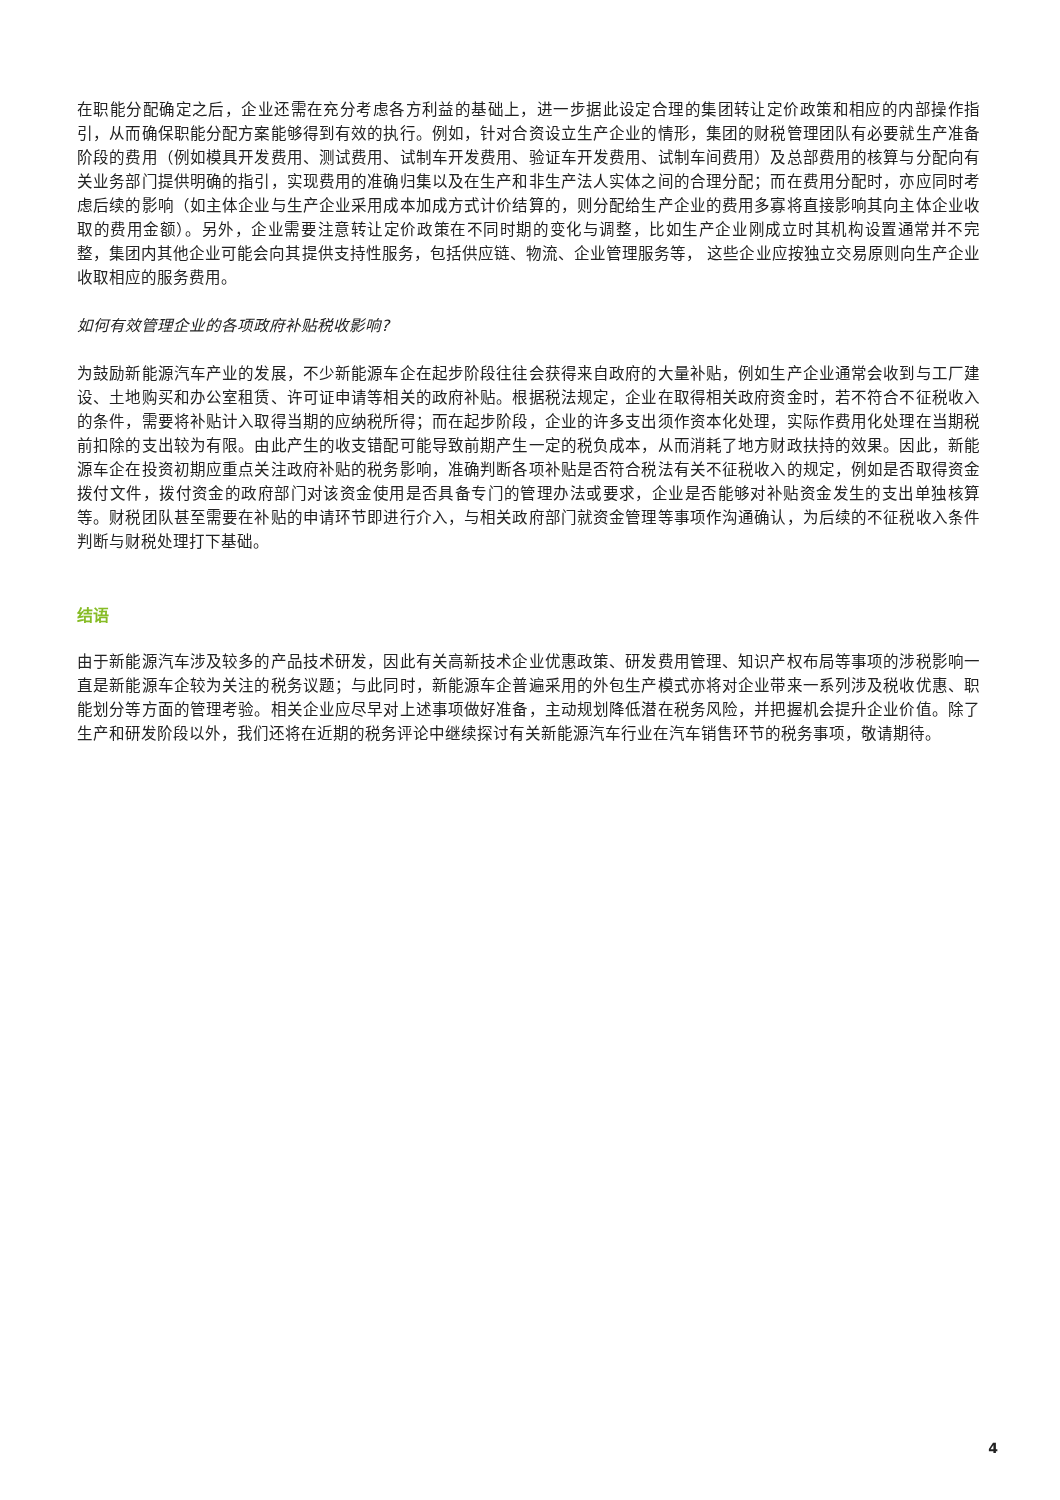在职能分配确定之后，企业还需在充分考虑各方利益的基础上，进一步据此设定合理的集团转让定价政策和相应的内部操作指引，从而确保职能分配方案能够得到有效的执行。例如，针对合资设立生产企业的情形，集团的财税管理团队有必要就生产准备阶段的费用（例如模具开发费用、测试费用、试制车开发费用、验证车开发费用、试制车间费用）及总部费用的核算与分配向有关业务部门提供明确的指引，实现费用的准确归集以及在生产和非生产法人实体之间的合理分配；而在费用分配时，亦应同时考虑后续的影响（如主体企业与生产企业采用成本加成方式计价结算的，则分配给生产企业的费用多寡将直接影响其向主体企业收取的费用金额）。另外，企业需要注意转让定价政策在不同时期的变化与调整，比如生产企业刚成立时其机构设置通常并不完整，集团内其他企业可能会向其提供支持性服务，包括供应链、物流、企业管理服务等， 这些企业应按独立交易原则向生产企业收取相应的服务费用。
如何有效管理企业的各项政府补贴税收影响?
为鼓励新能源汽车产业的发展，不少新能源车企在起步阶段往往会获得来自政府的大量补贴，例如生产企业通常会收到与工厂建设、土地购买和办公室租赁、许可证申请等相关的政府补贴。根据税法规定，企业在取得相关政府资金时，若不符合不征税收入的条件，需要将补贴计入取得当期的应纳税所得；而在起步阶段，企业的许多支出须作资本化处理，实际作费用化处理在当期税前扣除的支出较为有限。由此产生的收支错配可能导致前期产生一定的税负成本，从而消耗了地方财政扶持的效果。因此，新能源车企在投资初期应重点关注政府补贴的税务影响，准确判断各项补贴是否符合税法有关不征税收入的规定，例如是否取得资金拨付文件，拨付资金的政府部门对该资金使用是否具备专门的管理办法或要求，企业是否能够对补贴资金发生的支出单独核算等。财税团队甚至需要在补贴的申请环节即进行介入，与相关政府部门就资金管理等事项作沟通确认，为后续的不征税收入条件判断与财税处理打下基础。
结语
由于新能源汽车涉及较多的产品技术研发，因此有关高新技术企业优惠政策、研发费用管理、知识产权布局等事项的涉税影响一直是新能源车企较为关注的税务议题；与此同时，新能源车企普遍采用的外包生产模式亦将对企业带来一系列涉及税收优惠、职能划分等方面的管理考验。相关企业应尽早对上述事项做好准备，主动规划降低潜在税务风险，并把握机会提升企业价值。除了生产和研发阶段以外，我们还将在近期的税务评论中继续探讨有关新能源汽车行业在汽车销售环节的税务事项，敬请期待。
4